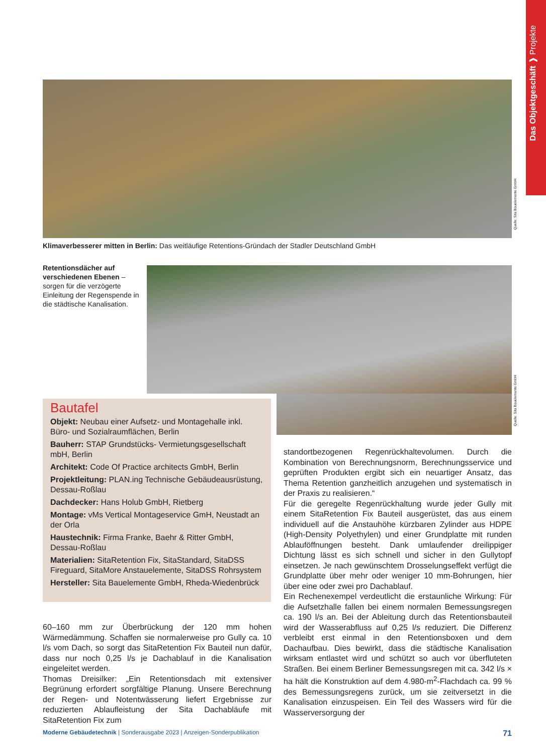Das Objektgeschäft ❱ Projekte
Quelle: Sita Bauelemente GmbH
Klimaverbesserer mitten in Berlin: Das weitläufige Retentions-Gründach der Stadler Deutschland GmbH
Retentionsdächer auf verschiedenen Ebenen – sorgen für die verzögerte Einleitung der Regenspende in die städtische Kanalisation.
Quelle: Sita Bauelemente GmbH
Bautafel
Objekt: Neubau einer Aufsetz- und Montagehalle inkl. Büro- und Sozialraumflächen, Berlin
Bauherr: STAP Grundstücks- Vermietungsgesellschaft mbH, Berlin
Architekt: Code Of Practice architects GmbH, Berlin
Projektleitung: PLAN.ing Technische Gebäudeausrüstung, Dessau-Roßlau
Dachdecker: Hans Holub GmbH, Rietberg
Montage: vMs Vertical Montageservice GmH, Neustadt an der Orla
Haustechnik: Firma Franke, Baehr & Ritter GmbH, Dessau-Roßlau
Materialien: SitaRetention Fix, SitaStandard, SitaDSS Fireguard, SitaMore Anstauelemente, SitaDSS Rohrsystem
Hersteller: Sita Bauelemente GmbH, Rheda-Wiedenbrück
60–160 mm zur Überbrückung der 120 mm hohen Wärmedämmung. Schaffen sie normalerweise pro Gully ca. 10 l/s vom Dach, so sorgt das SitaRetention Fix Bauteil nun dafür, dass nur noch 0,25 l/s je Dachablauf in die Kanalisation eingeleitet werden.
Thomas Dreisilker: „Ein Retentionsdach mit extensiver Begrünung erfordert sorgfältige Planung. Unsere Berechnung der Regen- und Notentwässerung liefert Ergebnisse zur reduzierten Ablaufleistung der Sita Dachabläufe mit SitaRetention Fix zum
standortbezogenen Regenrückhaltevolumen. Durch die Kombination von Berechnungsnorm, Berechnungsservice und geprüften Produkten ergibt sich ein neuartiger Ansatz, das Thema Retention ganzheitlich anzugehen und systematisch in der Praxis zu realisieren.“
Für die geregelte Regenrückhaltung wurde jeder Gully mit einem SitaRetention Fix Bauteil ausgerüstet, das aus einem individuell auf die Anstauhöhe kürzbaren Zylinder aus HDPE (High-Density Polyethylen) und einer Grundplatte mit runden Ablauföffnungen besteht. Dank umlaufender dreilippiger Dichtung lässt es sich schnell und sicher in den Gullytopf einsetzen. Je nach gewünschtem Drosselungseffekt verfügt die Grundplatte über mehr oder weniger 10 mm-Bohrungen, hier über eine oder zwei pro Dachablauf.
Ein Rechenexempel verdeutlicht die erstaunliche Wirkung: Für die Aufsetzhalle fallen bei einem normalen Bemessungsregen ca. 190 l/s an. Bei der Ableitung durch das Retentionsbauteil wird der Wasserabfluss auf 0,25 l/s reduziert. Die Differenz verbleibt erst einmal in den Retentionsboxen und dem Dachaufbau. Dies bewirkt, dass die städtische Kanalisation wirksam entlastet wird und schützt so auch vor überfluteten Straßen. Bei einem Berliner Bemessungsregen mit ca. 342 l/s × ha hält die Konstruktion auf dem 4.980-m<sup>2</sup>-Flachdach ca. 99 % des Bemessungsregens zurück, um sie zeitversetzt in die Kanalisation einzuspeisen. Ein Teil des Wassers wird für die Wasserversorgung der
Moderne Gebäudetechnik | Sonderausgabe 2023 | Anzeigen-Sonderpublikation 71